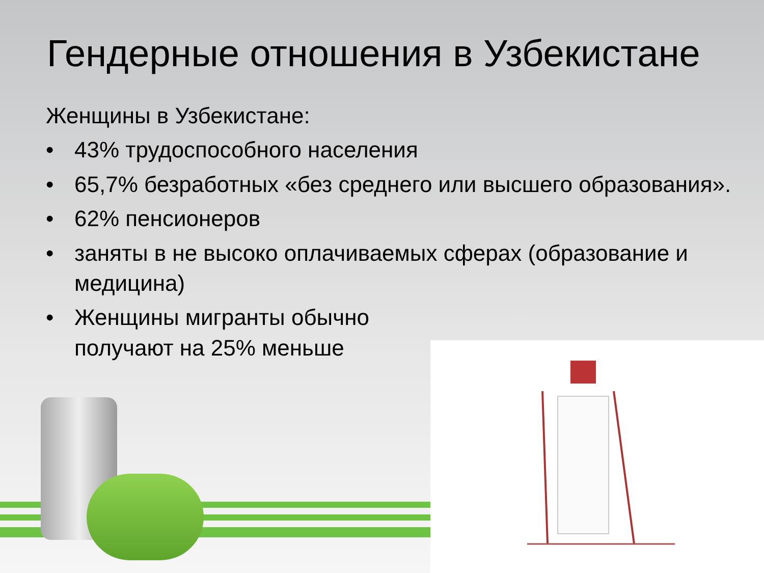Гендерные отношения в Узбекистане
Женщины в Узбекистане:
• 43% трудоспособного населения
• 65,7% безработных «без среднего или высшего образования».
• 62% пенсионеров
• заняты в не высоко оплачиваемых сферах (образование и медицина)
• Женщины мигранты обычно
получают на 25% меньше